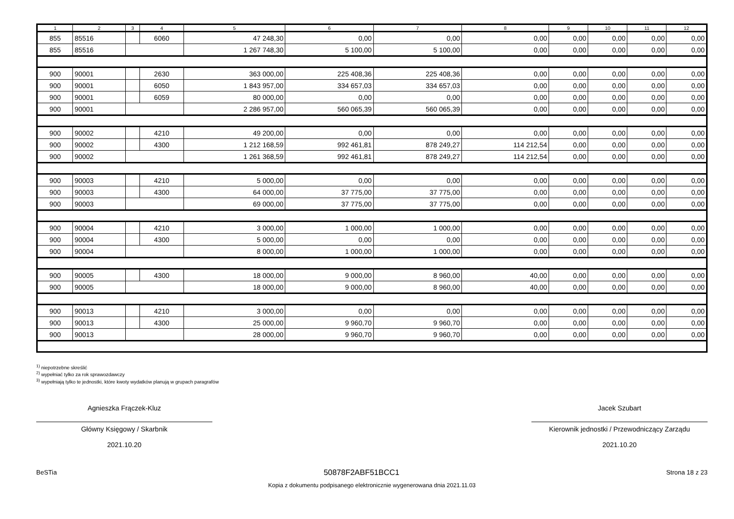| 1 | 2 | 3 | 4 | 5 | 6 | 7 | 8 | 9 | 10 | 11 | 12 |
| --- | --- | --- | --- | --- | --- | --- | --- | --- | --- | --- | --- |
| 855 | 85516 | | 6060 | 47 248,30 | 0,00 | 0,00 | 0,00 | 0,00 | 0,00 | 0,00 | 0,00 |
| 855 | 85516 | | | 1 267 748,30 | 5 100,00 | 5 100,00 | 0,00 | 0,00 | 0,00 | 0,00 | 0,00 |
| 900 | 90001 | | 2630 | 363 000,00 | 225 408,36 | 225 408,36 | 0,00 | 0,00 | 0,00 | 0,00 | 0,00 |
| 900 | 90001 | | 6050 | 1 843 957,00 | 334 657,03 | 334 657,03 | 0,00 | 0,00 | 0,00 | 0,00 | 0,00 |
| 900 | 90001 | | 6059 | 80 000,00 | 0,00 | 0,00 | 0,00 | 0,00 | 0,00 | 0,00 | 0,00 |
| 900 | 90001 | | | 2 286 957,00 | 560 065,39 | 560 065,39 | 0,00 | 0,00 | 0,00 | 0,00 | 0,00 |
| 900 | 90002 | | 4210 | 49 200,00 | 0,00 | 0,00 | 0,00 | 0,00 | 0,00 | 0,00 | 0,00 |
| 900 | 90002 | | 4300 | 1 212 168,59 | 992 461,81 | 878 249,27 | 114 212,54 | 0,00 | 0,00 | 0,00 | 0,00 |
| 900 | 90002 | | | 1 261 368,59 | 992 461,81 | 878 249,27 | 114 212,54 | 0,00 | 0,00 | 0,00 | 0,00 |
| 900 | 90003 | | 4210 | 5 000,00 | 0,00 | 0,00 | 0,00 | 0,00 | 0,00 | 0,00 | 0,00 |
| 900 | 90003 | | 4300 | 64 000,00 | 37 775,00 | 37 775,00 | 0,00 | 0,00 | 0,00 | 0,00 | 0,00 |
| 900 | 90003 | | | 69 000,00 | 37 775,00 | 37 775,00 | 0,00 | 0,00 | 0,00 | 0,00 | 0,00 |
| 900 | 90004 | | 4210 | 3 000,00 | 1 000,00 | 1 000,00 | 0,00 | 0,00 | 0,00 | 0,00 | 0,00 |
| 900 | 90004 | | 4300 | 5 000,00 | 0,00 | 0,00 | 0,00 | 0,00 | 0,00 | 0,00 | 0,00 |
| 900 | 90004 | | | 8 000,00 | 1 000,00 | 1 000,00 | 0,00 | 0,00 | 0,00 | 0,00 | 0,00 |
| 900 | 90005 | | 4300 | 18 000,00 | 9 000,00 | 8 960,00 | 40,00 | 0,00 | 0,00 | 0,00 | 0,00 |
| 900 | 90005 | | | 18 000,00 | 9 000,00 | 8 960,00 | 40,00 | 0,00 | 0,00 | 0,00 | 0,00 |
| 900 | 90013 | | 4210 | 3 000,00 | 0,00 | 0,00 | 0,00 | 0,00 | 0,00 | 0,00 | 0,00 |
| 900 | 90013 | | 4300 | 25 000,00 | 9 960,70 | 9 960,70 | 0,00 | 0,00 | 0,00 | 0,00 | 0,00 |
| 900 | 90013 | | | 28 000,00 | 9 960,70 | 9 960,70 | 0,00 | 0,00 | 0,00 | 0,00 | 0,00 |
<sup>1)</sup> niepotrzebne skreślić
<sup>2)</sup> wypełniać tylko za rok sprawozdawczy
<sup>3)</sup> wypełniają tylko te jednostki, które kwoty wydatków planują w grupach paragrafów
Agnieszka Frączek-Kluz
Główny Księgowy / Skarbnik
2021.10.20
Jacek Szubart
Kierownik jednostki / Przewodniczący Zarządu
2021.10.20
BeSTia 50878F2ABF51BCC1 Strona 18 z 23
Kopia z dokumentu podpisanego elektronicznie wygenerowana dnia 2021.11.03